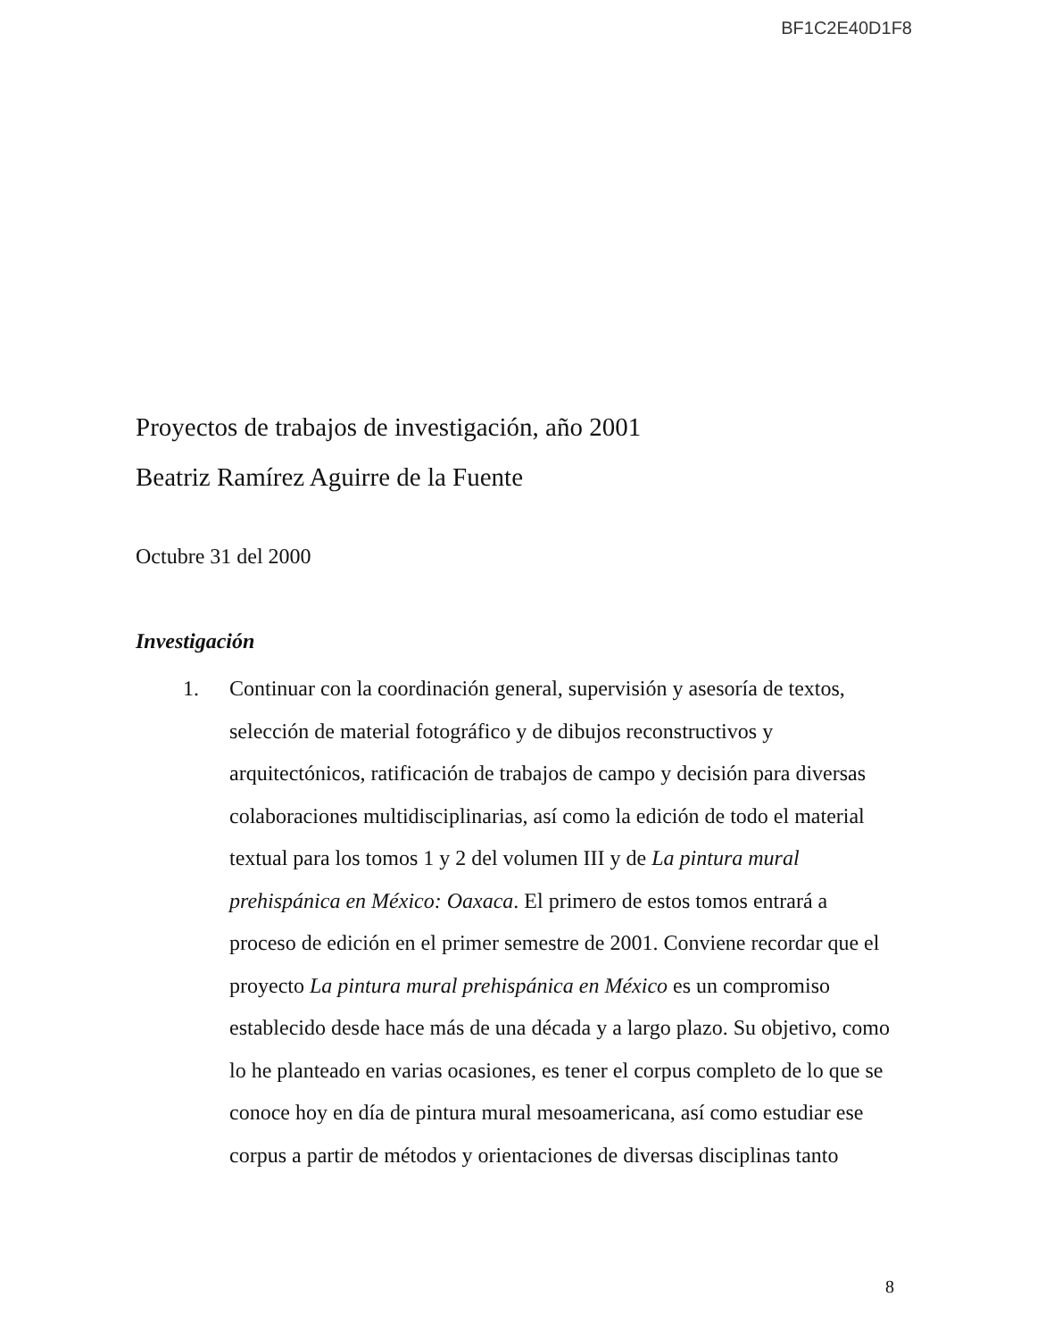BF1C2E40D1F8
Proyectos de trabajos de investigación, año 2001
Beatriz Ramírez Aguirre de la Fuente
Octubre 31 del 2000
Investigación
1. Continuar con la coordinación general, supervisión y asesoría de textos, selección de material fotográfico y de dibujos reconstructivos y arquitectónicos, ratificación de trabajos de campo y decisión para diversas colaboraciones multidisciplinarias, así como la edición de todo el material textual para los tomos 1 y 2 del volumen III y de La pintura mural prehispánica en México: Oaxaca. El primero de estos tomos entrará a proceso de edición en el primer semestre de 2001. Conviene recordar que el proyecto La pintura mural prehispánica en México es un compromiso establecido desde hace más de una década y a largo plazo. Su objetivo, como lo he planteado en varias ocasiones, es tener el corpus completo de lo que se conoce hoy en día de pintura mural mesoamericana, así como estudiar ese corpus a partir de métodos y orientaciones de diversas disciplinas tanto
8